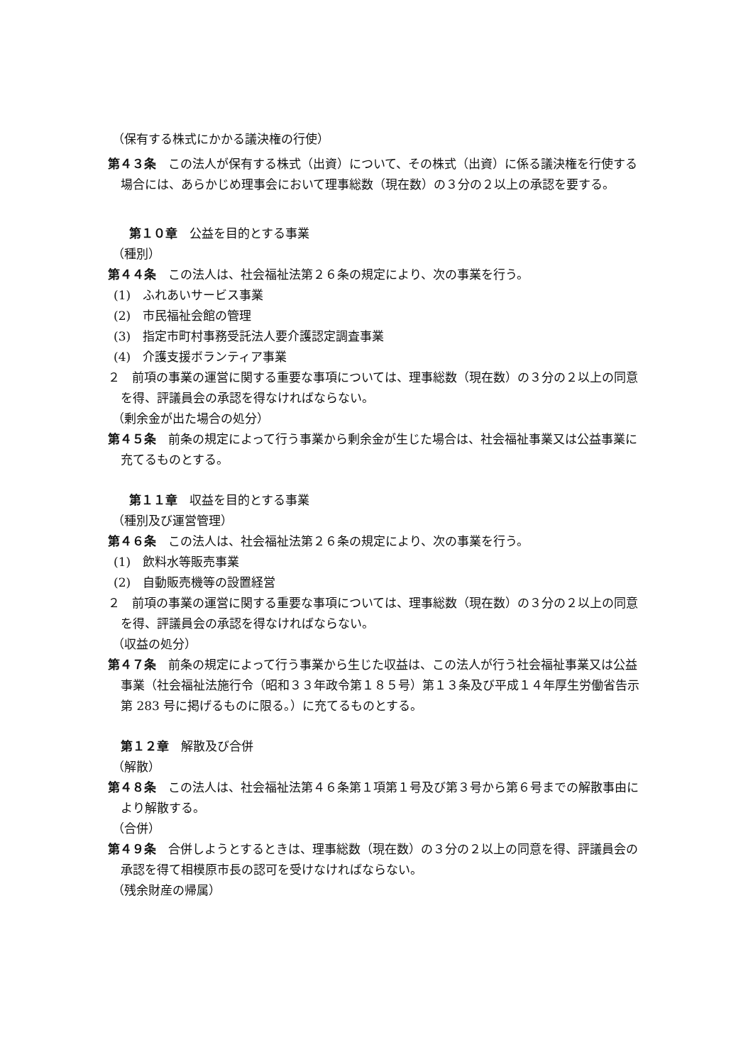（保有する株式にかかる議決権の行使）
第４３条　この法人が保有する株式（出資）について、その株式（出資）に係る議決権を行使する場合には、あらかじめ理事会において理事総数（現在数）の３分の２以上の承認を要する。
第１０章　公益を目的とする事業
（種別）
第４４条　この法人は、社会福祉法第２６条の規定により、次の事業を行う。
(1)　ふれあいサービス事業
(2)　市民福祉会館の管理
(3)　指定市町村事務受託法人要介護認定調査事業
(4)　介護支援ボランティア事業
２　前項の事業の運営に関する重要な事項については、理事総数（現在数）の３分の２以上の同意を得、評議員会の承認を得なければならない。
（剰余金が出た場合の処分）
第４５条　前条の規定によって行う事業から剰余金が生じた場合は、社会福祉事業又は公益事業に充てるものとする。
第１１章　収益を目的とする事業
（種別及び運営管理）
第４６条　この法人は、社会福祉法第２６条の規定により、次の事業を行う。
(1)　飲料水等販売事業
(2)　自動販売機等の設置経営
２　前項の事業の運営に関する重要な事項については、理事総数（現在数）の３分の２以上の同意を得、評議員会の承認を得なければならない。
（収益の処分）
第４７条　前条の規定によって行う事業から生じた収益は、この法人が行う社会福祉事業又は公益事業（社会福祉法施行令（昭和３３年政令第１８５号）第１３条及び平成１４年厚生労働省告示第 283 号に掲げるものに限る。）に充てるものとする。
第１２章　解散及び合併
（解散）
第４８条　この法人は、社会福祉法第４６条第１項第１号及び第３号から第６号までの解散事由により解散する。
（合併）
第４９条　合併しようとするときは、理事総数（現在数）の３分の２以上の同意を得、評議員会の承認を得て相模原市長の認可を受けなければならない。
（残余財産の帰属）